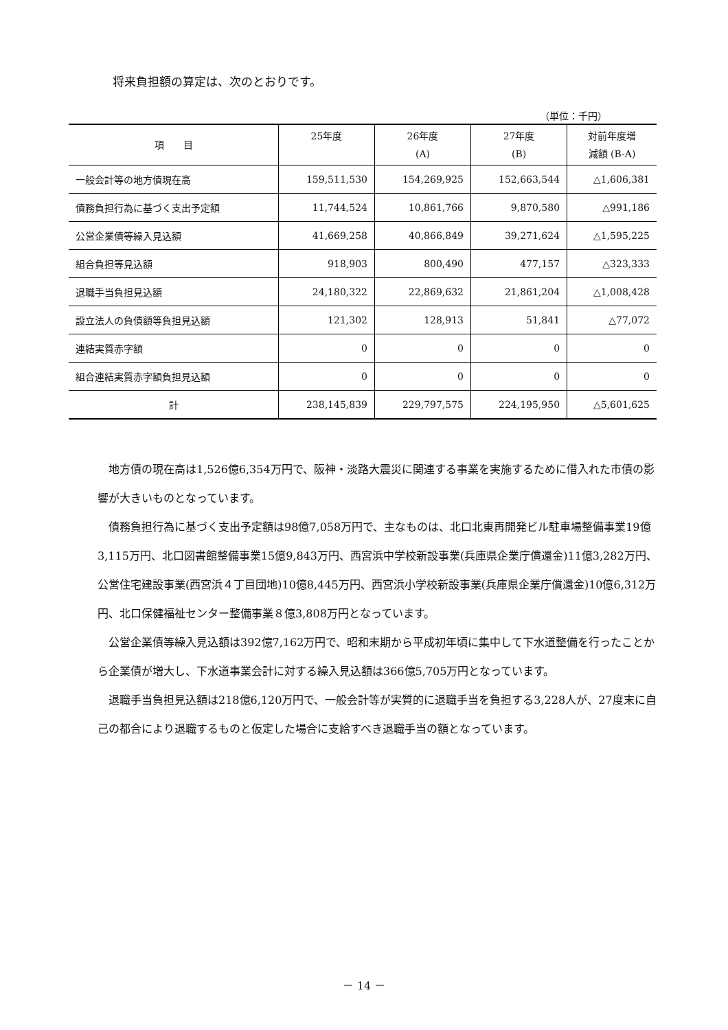将来負担額の算定は、次のとおりです。
（単位：千円）
| 項 目 | 25年度 | 26年度 (A) | 27年度 (B) | 対前年度増 減額 (B-A) |
| --- | --- | --- | --- | --- |
| 一般会計等の地方債現在高 | 159,511,530 | 154,269,925 | 152,663,544 | △1,606,381 |
| 債務負担行為に基づく支出予定額 | 11,744,524 | 10,861,766 | 9,870,580 | △991,186 |
| 公営企業債等繰入見込額 | 41,669,258 | 40,866,849 | 39,271,624 | △1,595,225 |
| 組合負担等見込額 | 918,903 | 800,490 | 477,157 | △323,333 |
| 退職手当負担見込額 | 24,180,322 | 22,869,632 | 21,861,204 | △1,008,428 |
| 設立法人の負債額等負担見込額 | 121,302 | 128,913 | 51,841 | △77,072 |
| 連結実質赤字額 | 0 | 0 | 0 | 0 |
| 組合連結実質赤字額負担見込額 | 0 | 0 | 0 | 0 |
| 計 | 238,145,839 | 229,797,575 | 224,195,950 | △5,601,625 |
地方債の現在高は1,526億6,354万円で、阪神・淡路大震災に関連する事業を実施するために借入れた市債の影響が大きいものとなっています。
債務負担行為に基づく支出予定額は98億7,058万円で、主なものは、北口北東再開発ビル駐車場整備事業19億3,115万円、北口図書館整備事業15億9,843万円、西宮浜中学校新設事業(兵庫県企業庁償還金)11億3,282万円、公営住宅建設事業(西宮浜４丁目団地)10億8,445万円、西宮浜小学校新設事業(兵庫県企業庁償還金)10億6,312万円、北口保健福祉センター整備事業８億3,808万円となっています。
公営企業債等繰入見込額は392億7,162万円で、昭和末期から平成初年頃に集中して下水道整備を行ったことから企業債が増大し、下水道事業会計に対する繰入見込額は366億5,705万円となっています。
退職手当負担見込額は218億6,120万円で、一般会計等が実質的に退職手当を負担する3,228人が、27度末に自己の都合により退職するものと仮定した場合に支給すべき退職手当の額となっています。
－ 14 －